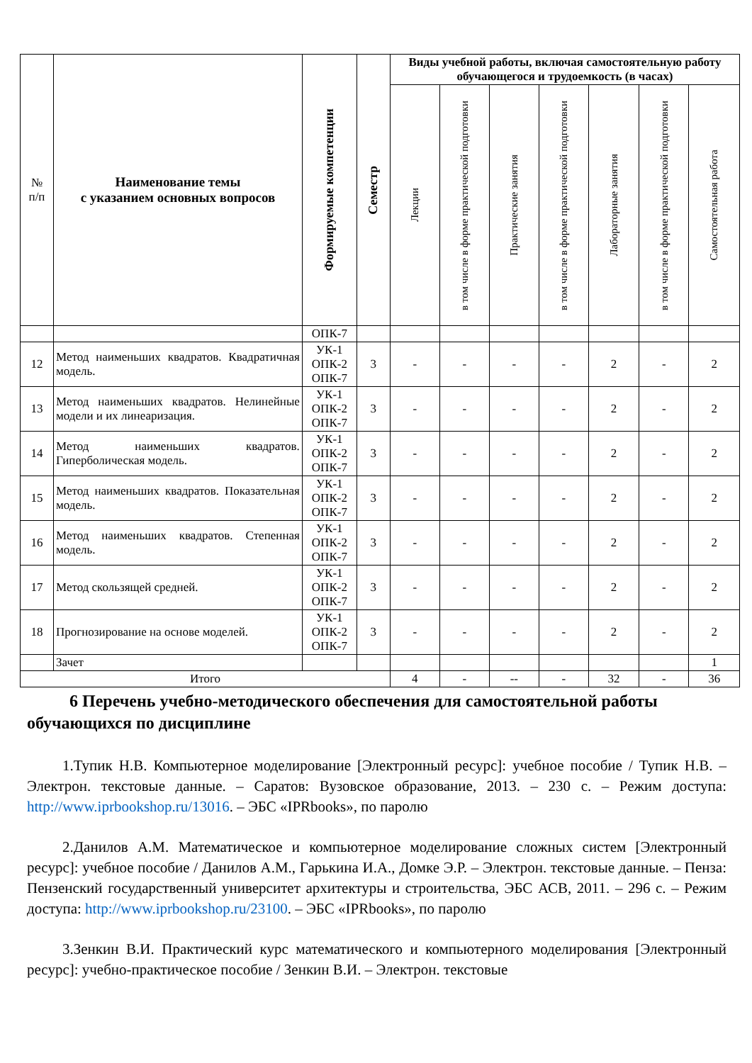| № п/п | Наименование темы с указанием основных вопросов | Формируемые компетенции | Семестр | Виды учебной работы, включая самостоятельную работу обучающегося и трудоемкость (в часах) | | | | | | |
| --- | --- | --- | --- | --- | --- | --- | --- | --- | --- | --- |
| | | | | Лекции | в том числе в форме практической подготовки | Практические занятия | в том числе в форме практической подготовки | Лабораторные занятия | в том числе в форме практической подготовки | Самостоятельная работа |
| | | ОПК-7 | | | | | | | | |
| 12 | Метод наименьших квадратов. Квадратичная модель. | УК-1 ОПК-2 ОПК-7 | 3 | - | - | - | - | 2 | - | 2 |
| 13 | Метод наименьших квадратов. Нелинейные модели и их линеаризация. | УК-1 ОПК-2 ОПК-7 | 3 | - | - | - | - | 2 | - | 2 |
| 14 | Метод наименьших квадратов. Гиперболическая модель. | УК-1 ОПК-2 ОПК-7 | 3 | - | - | - | - | 2 | - | 2 |
| 15 | Метод наименьших квадратов. Показательная модель. | УК-1 ОПК-2 ОПК-7 | 3 | - | - | - | - | 2 | - | 2 |
| 16 | Метод наименьших квадратов. Степенная модель. | УК-1 ОПК-2 ОПК-7 | 3 | - | - | - | - | 2 | - | 2 |
| 17 | Метод скользящей средней. | УК-1 ОПК-2 ОПК-7 | 3 | - | - | - | - | 2 | - | 2 |
| 18 | Прогнозирование на основе моделей. | УК-1 ОПК-2 ОПК-7 | 3 | - | - | - | - | 2 | - | 2 |
| | Зачет | | | | | | | | | 1 |
| Итого | | | | 4 | - | -- | - | 32 | - | 36 |
6 Перечень учебно-методического обеспечения для самостоятельной работы обучающихся по дисциплине
1.Тупик Н.В. Компьютерное моделирование [Электронный ресурс]: учебное пособие / Тупик Н.В. – Электрон. текстовые данные. – Саратов: Вузовское образование, 2013. – 230 с. – Режим доступа: http://www.iprbookshop.ru/13016. – ЭБС «IPRbooks», по паролю
2.Данилов А.М. Математическое и компьютерное моделирование сложных систем [Электронный ресурс]: учебное пособие / Данилов А.М., Гарькина И.А., Домке Э.Р. – Электрон. текстовые данные. – Пенза: Пензенский государственный университет архитектуры и строительства, ЭБС АСВ, 2011. – 296 с. – Режим доступа: http://www.iprbookshop.ru/23100. – ЭБС «IPRbooks», по паролю
3.Зенкин В.И. Практический курс математического и компьютерного моделирования [Электронный ресурс]: учебно-практическое пособие / Зенкин В.И. – Электрон. текстовые